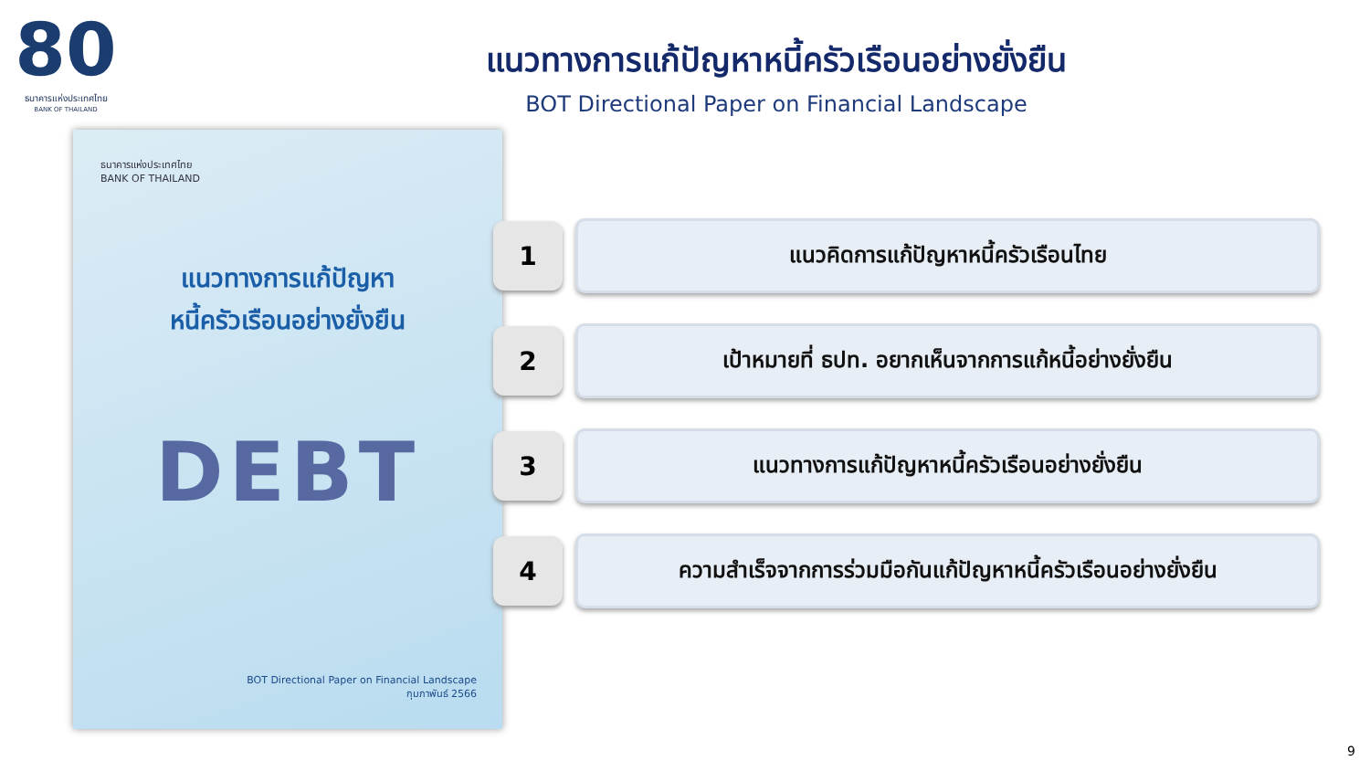80
ธนาคารแห่งประเทศไทย
BANK OF THAILAND
แนวทางการแก้ปัญหาหนี้ครัวเรือนอย่างยั่งยืน
BOT Directional Paper on Financial Landscape
ธนาคารแห่งประเทศไทย
BANK OF THAILAND
แนวทางการแก้ปัญหา
หนี้ครัวเรือนอย่างยั่งยืน
DEBT
BOT Directional Paper on Financial Landscape
กุมภาพันธ์ 2566
1
แนวคิดการแก้ปัญหาหนี้ครัวเรือนไทย
2
เป้าหมายที่ ธปท. อยากเห็นจากการแก้หนี้อย่างยั่งยืน
3
แนวทางการแก้ปัญหาหนี้ครัวเรือนอย่างยั่งยืน
4
ความสำเร็จจากการร่วมมือกันแก้ปัญหาหนี้ครัวเรือนอย่างยั่งยืน
9